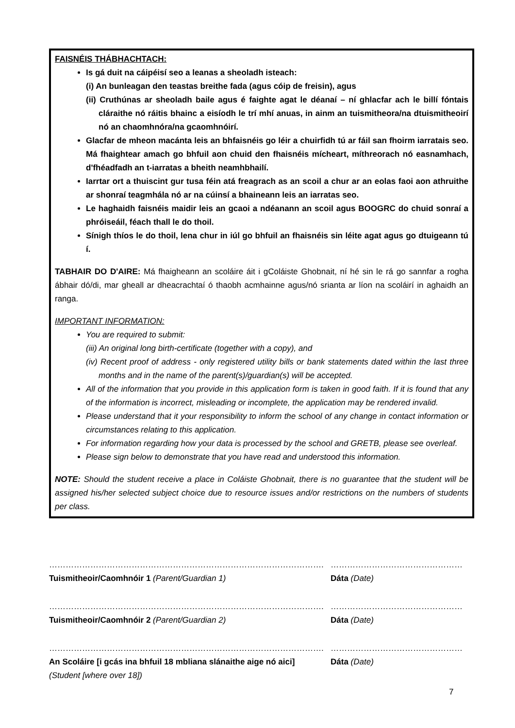FAISNÉIS THÁBHACHTACH:
Is gá duit na cáipéisí seo a leanas a sheoladh isteach:
(i) An bunleagan den teastas breithe fada (agus cóip de freisin), agus
(ii) Cruthúnas ar sheoladh baile agus é faighte agat le déanaí – ní ghlacfar ach le billí fóntais cláraithe nó ráitis bhainc a eisíodh le trí mhí anuas, in ainm an tuismitheora/na dtuismitheoirí nó an chaomhnóra/na gcaomhnóirí.
Glacfar de mheon macánta leis an bhfaisnéis go léir a chuirfidh tú ar fáil san fhoirm iarratais seo. Má fhaightear amach go bhfuil aon chuid den fhaisnéis mícheart, míthreorach nó easnamhach, d'fhéadfadh an t-iarratas a bheith neamhbhailí.
Iarrtar ort a thuiscint gur tusa féin atá freagrach as an scoil a chur ar an eolas faoi aon athruithe ar shonraí teagmhála nó ar na cúinsí a bhaineann leis an iarratas seo.
Le haghaidh faisnéis maidir leis an gcaoi a ndéanann an scoil agus BOOGRC do chuid sonraí a phróiseáil, féach thall le do thoil.
Sínigh thíos le do thoil, lena chur in iúl go bhfuil an fhaisnéis sin léite agat agus go dtuigeann tú í.
TABHAIR DO D'AIRE: Má fhaigheann an scoláire áit i gColáiste Ghobnait, ní hé sin le rá go sannfar a rogha ábhair dó/di, mar gheall ar dheacrachtaí ó thaobh acmhainne agus/nó srianta ar líon na scoláirí in aghaidh an ranga.
IMPORTANT INFORMATION:
You are required to submit:
(iii) An original long birth-certificate (together with a copy), and
(iv) Recent proof of address - only registered utility bills or bank statements dated within the last three months and in the name of the parent(s)/guardian(s) will be accepted.
All of the information that you provide in this application form is taken in good faith. If it is found that any of the information is incorrect, misleading or incomplete, the application may be rendered invalid.
Please understand that it your responsibility to inform the school of any change in contact information or circumstances relating to this application.
For information regarding how your data is processed by the school and GRETB, please see overleaf.
Please sign below to demonstrate that you have read and understood this information.
NOTE: Should the student receive a place in Coláiste Ghobnait, there is no guarantee that the student will be assigned his/her selected subject choice due to resource issues and/or restrictions on the numbers of students per class.
……………………………………………………………………………………….
Tuismitheoir/Caomhnóir 1 (Parent/Guardian 1)
…………………………………………
Dáta (Date)
……………………………………………………………………………………….
Tuismitheoir/Caomhnóir 2 (Parent/Guardian 2)
…………………………………………
Dáta (Date)
……………………………………………………………………………………….
An Scoláire [i gcás ina bhfuil 18 mbliana slánaithe aige nó aici]
(Student [where over 18])
…………………………………………
Dáta (Date)
7